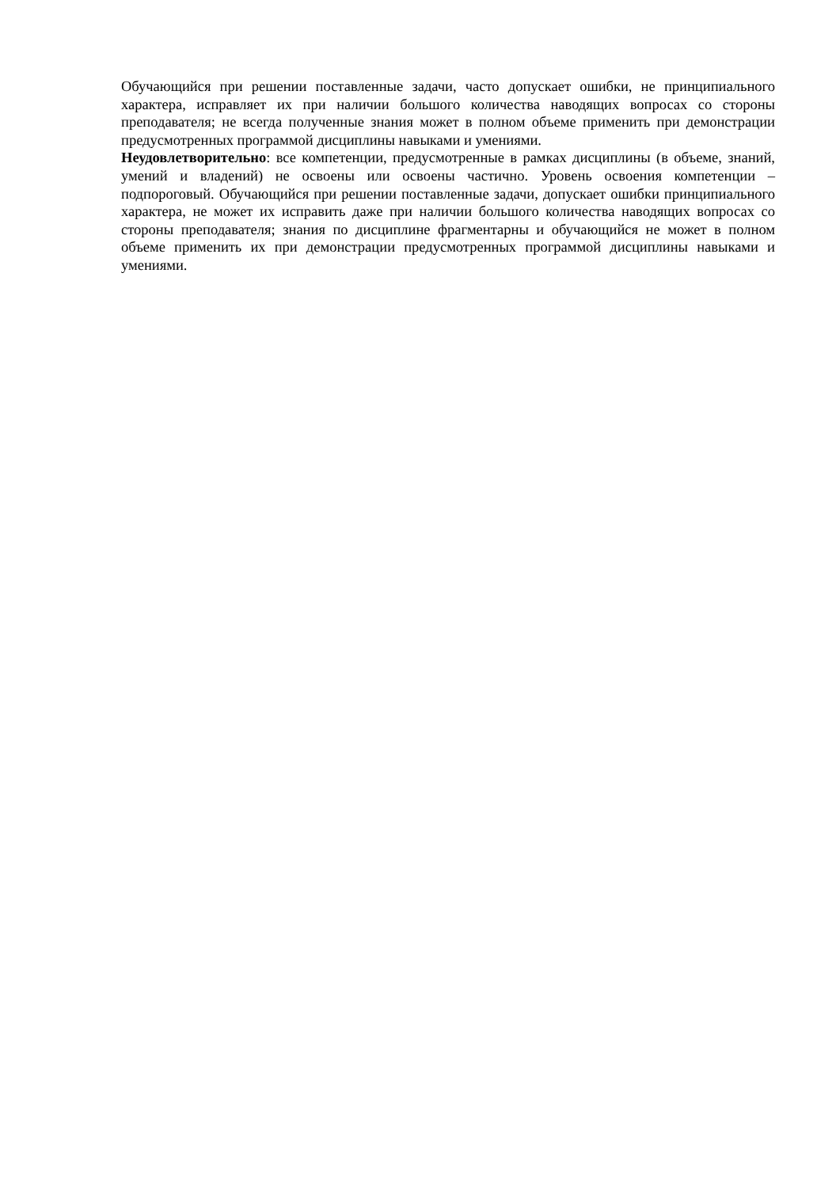Обучающийся при решении поставленные задачи, часто допускает ошибки, не принципиального характера, исправляет их при наличии большого количества наводящих вопросах со стороны преподавателя; не всегда полученные знания может в полном объеме применить при демонстрации предусмотренных программой дисциплины навыками и умениями.
Неудовлетворительно: все компетенции, предусмотренные в рамках дисциплины (в объеме, знаний, умений и владений) не освоены или освоены частично. Уровень освоения компетенции – подпороговый. Обучающийся при решении поставленные задачи, допускает ошибки принципиального характера, не может их исправить даже при наличии большого количества наводящих вопросах со стороны преподавателя; знания по дисциплине фрагментарны и обучающийся не может в полном объеме применить их при демонстрации предусмотренных программой дисциплины навыками и умениями.